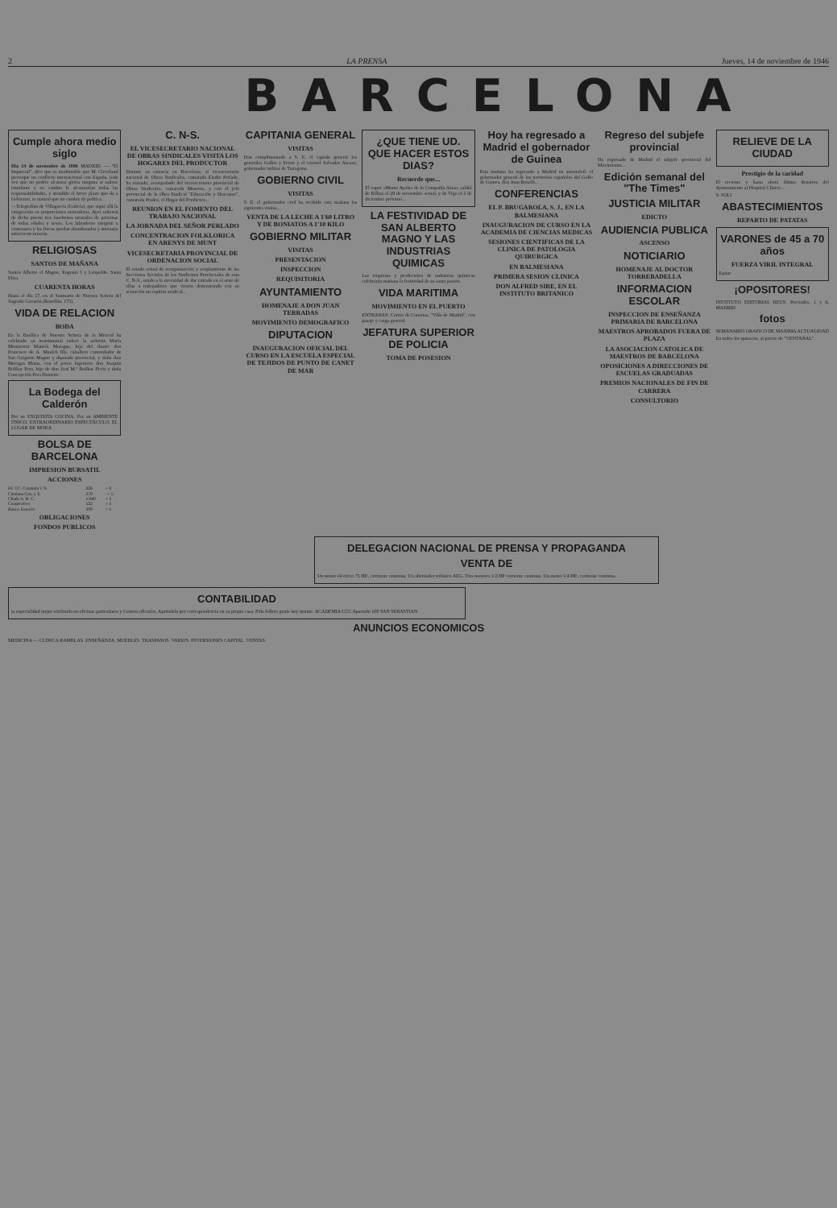2 LA PRENSA Jueves, 14 de noviembre de 1946
BARCELONA
Cumple ahora medio siglo
Día 14 de noviembre de 1896 MADRID. — "El Imparcial", dice que es inadmisible que M. Cleveland provoque un conflicto internacional con España, toda vez que no podría alcanzar gloria ninguna si saliese triunfante y en cambio le alcanzarían todas las responsabilidades, y atendido el breve plazo que da a Gobierno, es natural que no cambie de política.
—Telegrafían de Villagarcía (Galicia), que sigue allí la emigración en proporciones aterradoras. Ayer salieron de dicho puerto tres lanchones atestados de personas de todas edades y sexos. Los labradores emigran a centenares y las fincas quedan abandonadas y amenaza sobrevenir miseria.
RELIGIOSAS
SANTOS DE MAÑANA
Santos Alberto el Magno, Eugenio I y Leopoldo. Santa Elisa.
CUARENTA HORAS
Hasta el día 17, en el Santuario de Nuestra Señora del Sagrado Corazón (Rosellón, 175).
VIDA DE RELACION
BODA
En la Basílica de Nuestra Señora de la Merced ha celebrado su matrimonial enlace la señorita María Montserrat Manich Moragas, hija del ilustre don Francisco de A. Manich Illa, caballero comendador de San Gregorio Magno y diputado provincial, y doña Ana Moragas Matas, con el joven ingeniero don Joaquín Bolíbar Pera, hijo de don José M.ª Bolíbar Picós y doña Concepción Pera Demetre.
La Bodega del Calderón
Por su EXQUISITA COCINA. Por su AMBIENTE ÚNICO. EXTRAORDINARIO ESPECTÁCULO. EL LUGAR DE MODA
BOLSA DE BARCELONA
IMPRESION BURSATIL
ACCIONES
| FF. CC. Cataluña 5 % | 226 | + 6 |
| Catalana Gas, s. E | 370 | — 5 |
| Chade A. B. C. | 1.040 | + 5 |
| Cooperativa | 122 | + 1 |
| Banco Exterior | 399 | = 5 |
OBLIGACIONES
FONDOS PUBLICOS
C. N-S.
EL VICESECRETARIO NACIONAL DE OBRAS SINDICALES VISITA LOS HOGARES DEL PRODUCTOR
Durante su estancia en Barcelona, el vicesecretario nacional de Obras Sindicales, camarada Eladio Perlado, ha visitado, acompañado del vicesecretario provincial de Obras Sindicales, camarada Museros, y con el jefe provincial de la Obra Sindical "Educación y Descanso", camarada Prades, el Hogar del Productor...
REUNION EN EL FOMENTO DEL TRABAJO NACIONAL
LA JORNADA DEL SEÑOR PERLADO
CONCENTRACION FOLKLORICA EN ARENYS DE MUNT
VICESECRETARIA PROVINCIAL DE ORDENACION SOCIAL
El estado actual de reorganización y acoplamiento de las Secciones Sociales de los Sindicatos Provinciales de esta C. N-S., unido a la necesidad de dar entrada en el seno de ellas a trabajadores que vienen demostrando con su actuación un espíritu sindical...
CAPITANIA GENERAL
VISITAS
Han cumplimentado a S. E. el capitán general los generales Galbis y Ferrer y el coronel Salvador Ascaso, gobernador militar de Tarragona.
GOBIERNO CIVIL
VISITAS
S. E. el gobernador civil ha recibido esta mañana las siguientes visitas...
VENTA DE LA LECHE A 1'60 LITRO Y DE BONIATOS A 1'10 KILO
GOBIERNO MILITAR
VISITAS
PRESENTACION
INSPECCION
REQUISITORIA
AYUNTAMIENTO
HOMENAJE A DON JUAN TERRADAS
MOVIMIENTO DEMOGRAFICO
DIPUTACION
INAUGURACION OFICIAL DEL CURSO EN LA ESCUELA ESPECIAL DE TEJIDOS DE PUNTO DE CANET DE MAR
¿QUE TIENE UD. QUE HACER ESTOS DIAS?
Recuerde que...
El vapor «Monte Ayala» de la Compañía Aznar, saldrá de Bilbao el 29 de noviembre actual, y de Vigo el 2 de diciembre próximo...
LA FESTIVIDAD DE SAN ALBERTO MAGNO Y LAS INDUSTRIAS QUIMICAS
Las empresas y productores de industrias químicas celebrarán mañana la festividad de su santo patrón.
VIDA MARITIMA
MOVIMIENTO EN EL PUERTO
ENTRADAS: Correo de Canarias, "Villa de Madrid", con pasaje y carga general.
JEFATURA SUPERIOR DE POLICIA
TOMA DE POSESION
Hoy ha regresado a Madrid el gobernador de Guinea
Esta mañana ha regresado a Madrid en automóvil, el gobernador general de los territorios españoles del Golfo de Guinea, don Juan Bonelli...
CONFERENCIAS
EL P. BRUGAROLA, S. J., EN LA BALMESIANA
INAUGURACION DE CURSO EN LA ACADEMIA DE CIENCIAS MEDICAS
SESIONES CIENTIFICAS DE LA CLINICA DE PATOLOGIA QUIRURGICA
EN BALMESIANA
PRIMERA SESION CLINICA
DON ALFRED SIRE, EN EL INSTITUTO BRITANICO
Regreso del subjefe provincial
Ha regresado de Madrid el subjefe provincial del Movimiento...
Edición semanal del "The Times"
JUSTICIA MILITAR
EDICTO
AUDIENCIA PUBLICA
ASCENSO
NOTICIARIO
HOMENAJE AL DOCTOR TORREBADELLA
INFORMACION ESCOLAR
INSPECCION DE ENSEÑANZA PRIMARIA DE BARCELONA
MAESTROS APROBADOS FUERA DE PLAZA
LA ASOCIACION CATOLICA DE MAESTROS DE BARCELONA
OPOSICIONES A DIRECCIONES DE ESCUELAS GRADUADAS
PREMIOS NACIONALES DE FIN DE CARRERA
CONSULTORIO
RELIEVE DE LA CIUDAD
Prestigio de la caridad
El reciente y hasta ahora último donativo del Ayuntamiento al Hospital Clínico...
S. SOLI
ABASTECIMIENTOS
REPARTO DE PATATAS
VARONES de 45 a 70 años
FUERZA VIRIL INTEGRAL
Epitar
¡OPOSITORES!
INSTITUTO EDITORIAL REUS. Preciados, 1 y 6, MADRID
fotos
SEMANARIO GRAFICO DE MAXIMA ACTUALIDAD
En todos los quioscos, al precio de "VENTANAL".
DELEGACION NACIONAL DE PRENSA Y PROPAGANDA
VENTA DE
Un motor eléctrico 75 HP., corriente continua. Un alternador trifásico AEG. Tres motores 1/2 HP corriente continua. Un motor 1/4 HP., corriente continua.
CONTABILIDAD
la especialidad mejor retribuida en oficinas particulares y Centros oficiales. Apréndala por correspondencia en su propia casa. Pida folleto gratis hoy mismo. ACADEMIA CCC Apartado 108 SAN SEBASTIAN
ANUNCIOS ECONOMICOS
MEDICINA — CLINICA RAMBLAS. ENSEÑANZA. MUEBLES. TRASPASOS. VARIOS. INVERSIONES CAPITAL. VENTAS.